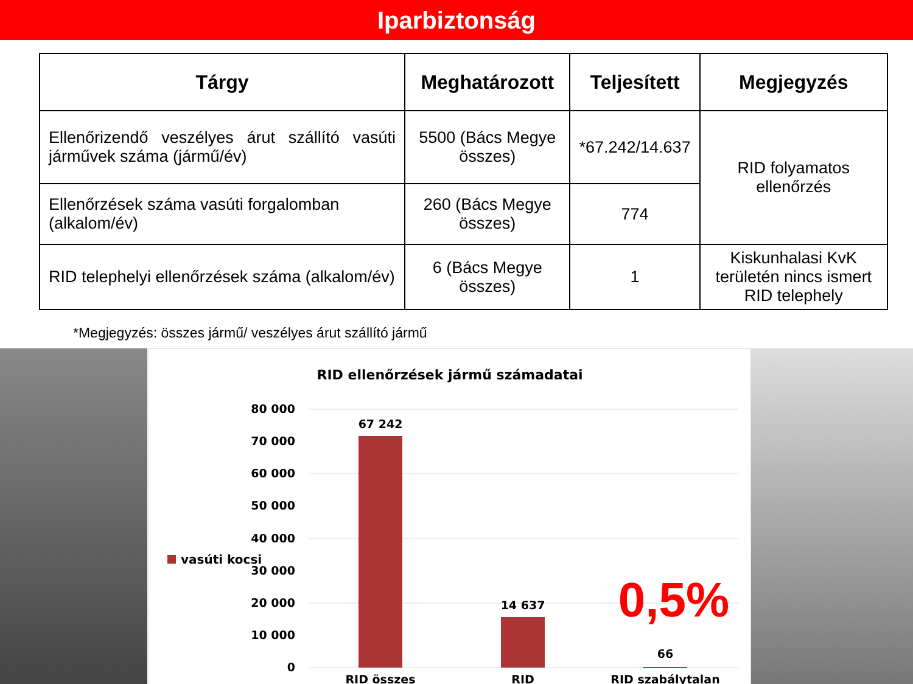Iparbiztonság
| Tárgy | Meghatározott | Teljesített | Megjegyzés |
| --- | --- | --- | --- |
| Ellenőrizendő veszélyes árut szállító vasúti járművek száma (jármű/év) | 5500 (Bács Megye összes) | *67.242/14.637 | RID folyamatos ellenőrzés |
| Ellenőrzések száma vasúti forgalomban (alkalom/év) | 260 (Bács Megye összes) | 774 | |
| RID telephelyi ellenőrzések száma (alkalom/év) | 6 (Bács Megye összes) | 1 | Kiskunhalasi KvK területén nincs ismert RID telephely |
*Megjegyzés: összes jármű/ veszélyes árut szállító jármű
RID ellenőrzések jármű számadatai
80 000
70 000
60 000
50 000
40 000
30 000
20 000
10 000
0
67 242
14 637
66
RID összes
RID
RID szabálytalan
vasúti kocsi
0,5%